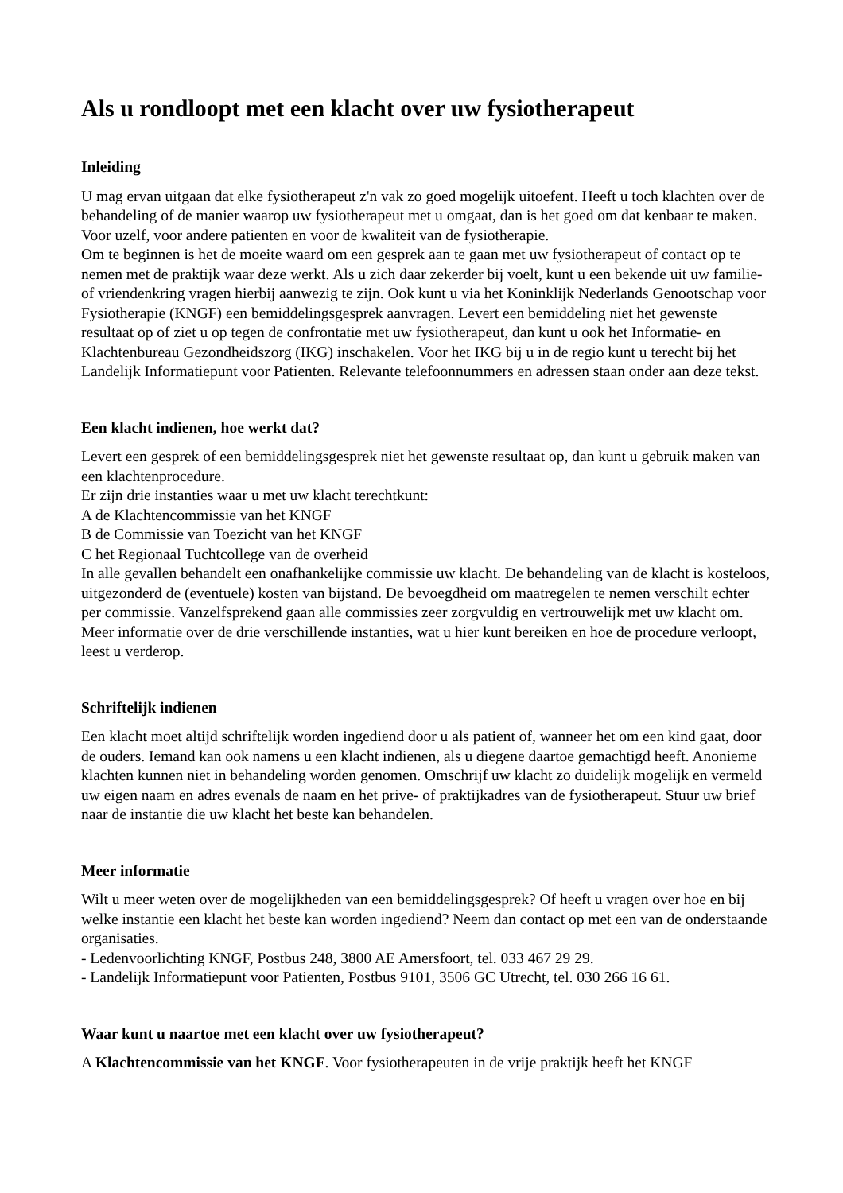Als u rondloopt met een klacht over uw fysiotherapeut
Inleiding
U mag ervan uitgaan dat elke fysiotherapeut z'n vak zo goed mogelijk uitoefent. Heeft u toch klachten over de behandeling of de manier waarop uw fysiotherapeut met u omgaat, dan is het goed om dat kenbaar te maken. Voor uzelf, voor andere patienten en voor de kwaliteit van de fysiotherapie.
Om te beginnen is het de moeite waard om een gesprek aan te gaan met uw fysiotherapeut of contact op te nemen met de praktijk waar deze werkt. Als u zich daar zekerder bij voelt, kunt u een bekende uit uw familie- of vriendenkring vragen hierbij aanwezig te zijn. Ook kunt u via het Koninklijk Nederlands Genootschap voor Fysiotherapie (KNGF) een bemiddelingsgesprek aanvragen. Levert een bemiddeling niet het gewenste resultaat op of ziet u op tegen de confrontatie met uw fysiotherapeut, dan kunt u ook het Informatie- en Klachtenbureau Gezondheidszorg (IKG) inschakelen. Voor het IKG bij u in de regio kunt u terecht bij het Landelijk Informatiepunt voor Patienten. Relevante telefoonnummers en adressen staan onder aan deze tekst.
Een klacht indienen, hoe werkt dat?
Levert een gesprek of een bemiddelingsgesprek niet het gewenste resultaat op, dan kunt u gebruik maken van een klachtenprocedure.
Er zijn drie instanties waar u met uw klacht terechtkunt:
A de Klachtencommissie van het KNGF
B de Commissie van Toezicht van het KNGF
C het Regionaal Tuchtcollege van de overheid
In alle gevallen behandelt een onafhankelijke commissie uw klacht. De behandeling van de klacht is kosteloos, uitgezonderd de (eventuele) kosten van bijstand. De bevoegdheid om maatregelen te nemen verschilt echter per commissie. Vanzelfsprekend gaan alle commissies zeer zorgvuldig en vertrouwelijk met uw klacht om.
Meer informatie over de drie verschillende instanties, wat u hier kunt bereiken en hoe de procedure verloopt, leest u verderop.
Schriftelijk indienen
Een klacht moet altijd schriftelijk worden ingediend door u als patient of, wanneer het om een kind gaat, door de ouders. Iemand kan ook namens u een klacht indienen, als u diegene daartoe gemachtigd heeft. Anonieme klachten kunnen niet in behandeling worden genomen. Omschrijf uw klacht zo duidelijk mogelijk en vermeld uw eigen naam en adres evenals de naam en het prive- of praktijkadres van de fysiotherapeut. Stuur uw brief naar de instantie die uw klacht het beste kan behandelen.
Meer informatie
Wilt u meer weten over de mogelijkheden van een bemiddelingsgesprek? Of heeft u vragen over hoe en bij welke instantie een klacht het beste kan worden ingediend? Neem dan contact op met een van de onderstaande organisaties.
- Ledenvoorlichting KNGF, Postbus 248, 3800 AE Amersfoort, tel. 033 467 29 29.
- Landelijk Informatiepunt voor Patienten, Postbus 9101, 3506 GC Utrecht, tel. 030 266 16 61.
Waar kunt u naartoe met een klacht over uw fysiotherapeut?
A Klachtencommissie van het KNGF. Voor fysiotherapeuten in de vrije praktijk heeft het KNGF